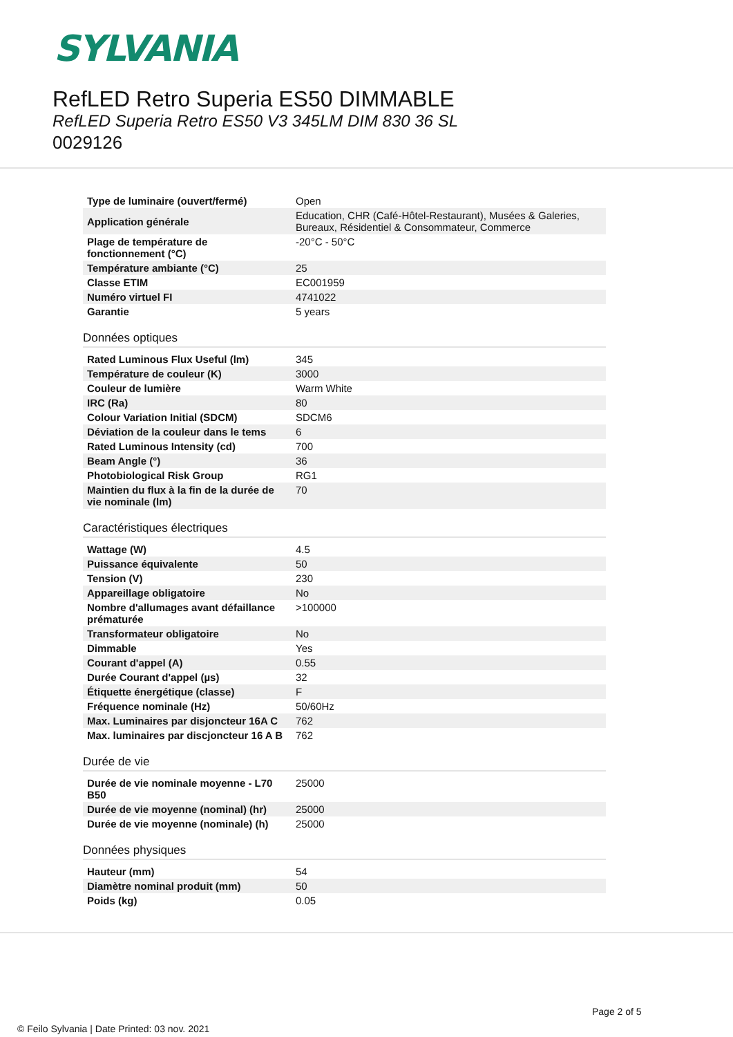SYLVANIA
RefLED Retro Superia ES50 DIMMABLE
RefLED Superia Retro ES50 V3 345LM DIM 830 36 SL
0029126
| Type de luminaire (ouvert/fermé) | Open |
| Application générale | Education, CHR (Café-Hôtel-Restaurant), Musées & Galeries, Bureaux, Résidentiel & Consommateur, Commerce |
| Plage de température de fonctionnement (°C) | -20°C - 50°C |
| Température ambiante (°C) | 25 |
| Classe ETIM | EC001959 |
| Numéro virtuel FI | 4741022 |
| Garantie | 5 years |
Données optiques
| Rated Luminous Flux Useful (lm) | 345 |
| Température de couleur (K) | 3000 |
| Couleur de lumière | Warm White |
| IRC (Ra) | 80 |
| Colour Variation Initial (SDCM) | SDCM6 |
| Déviation de la couleur dans le tems | 6 |
| Rated Luminous Intensity (cd) | 700 |
| Beam Angle (°) | 36 |
| Photobiological Risk Group | RG1 |
| Maintien du flux à la fin de la durée de vie nominale (lm) | 70 |
Caractéristiques électriques
| Wattage (W) | 4.5 |
| Puissance équivalente | 50 |
| Tension (V) | 230 |
| Appareillage obligatoire | No |
| Nombre d'allumages avant défaillance prématurée | >100000 |
| Transformateur obligatoire | No |
| Dimmable | Yes |
| Courant d'appel (A) | 0.55 |
| Durée Courant d'appel (µs) | 32 |
| Étiquette énergétique (classe) | F |
| Fréquence nominale (Hz) | 50/60Hz |
| Max. Luminaires par disjoncteur 16A C | 762 |
| Max. luminaires par discjoncteur 16 A B | 762 |
Durée de vie
| Durée de vie nominale moyenne - L70 B50 | 25000 |
| Durée de vie moyenne (nominal) (hr) | 25000 |
| Durée de vie moyenne (nominale) (h) | 25000 |
Données physiques
| Hauteur (mm) | 54 |
| Diamètre nominal produit (mm) | 50 |
| Poids (kg) | 0.05 |
Page 2 of 5
© Feilo Sylvania | Date Printed: 03 nov. 2021